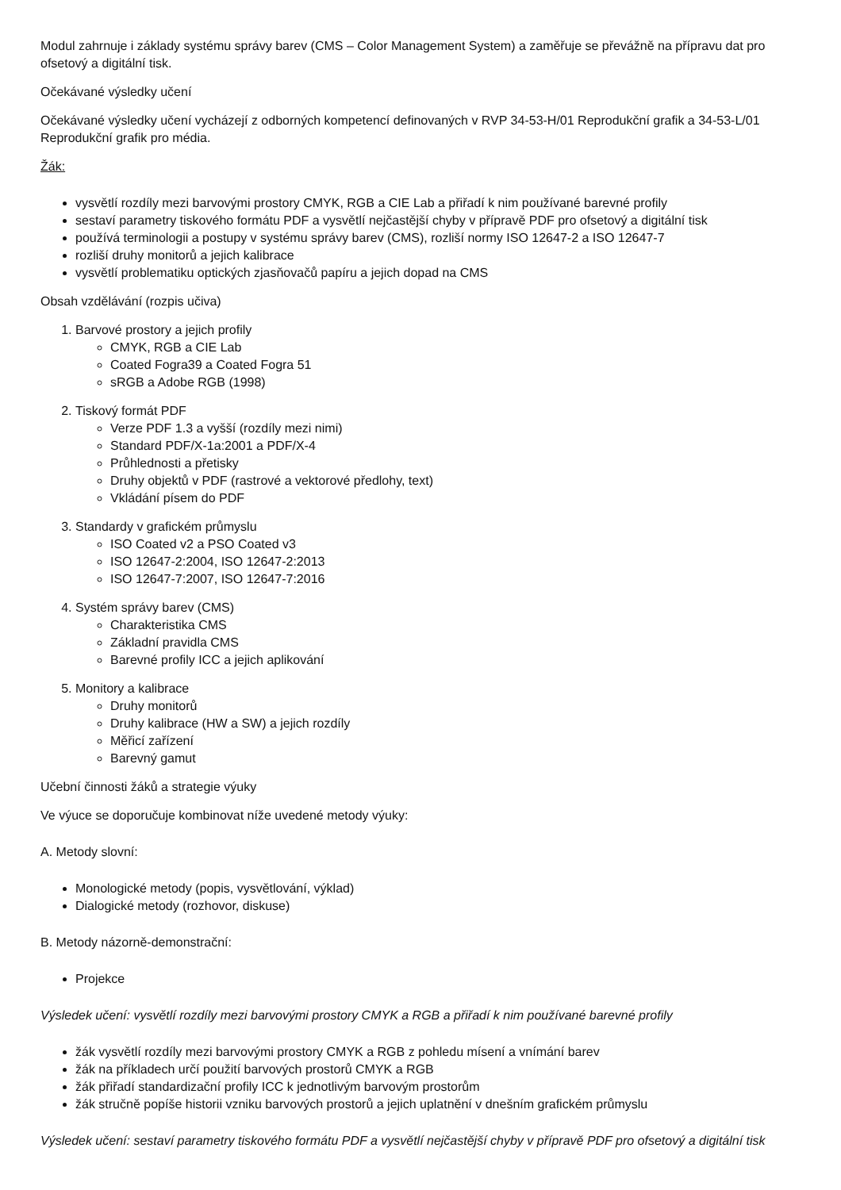Modul zahrnuje i základy systému správy barev (CMS – Color Management System) a zaměřuje se převážně na přípravu dat pro ofsetový a digitální tisk.
Očekávané výsledky učení
Očekávané výsledky učení vycházejí z odborných kompetencí definovaných v RVP 34-53-H/01 Reprodukční grafik a 34-53-L/01 Reprodukční grafik pro média.
Žák:
vysvětlí rozdíly mezi barvovými prostory CMYK, RGB a CIE Lab a přiřadí k nim používané barevné profily
sestaví parametry tiskového formátu PDF a vysvětlí nejčastější chyby v přípravě PDF pro ofsetový a digitální tisk
používá terminologii a postupy v systému správy barev (CMS), rozliší normy ISO 12647-2 a ISO 12647-7
rozliší druhy monitorů a jejich kalibrace
vysvětlí problematiku optických zjasňovačů papíru a jejich dopad na CMS
Obsah vzdělávání (rozpis učiva)
1. Barvové prostory a jejich profily
CMYK, RGB a CIE Lab
Coated Fogra39 a Coated Fogra 51
sRGB a Adobe RGB (1998)
2. Tiskový formát PDF
Verze PDF 1.3 a vyšší (rozdíly mezi nimi)
Standard PDF/X-1a:2001 a PDF/X-4
Průhlednosti a přetisky
Druhy objektů v PDF (rastrové a vektorové předlohy, text)
Vkládání písem do PDF
3. Standardy v grafickém průmyslu
ISO Coated v2 a PSO Coated v3
ISO 12647-2:2004, ISO 12647-2:2013
ISO 12647-7:2007, ISO 12647-7:2016
4. Systém správy barev (CMS)
Charakteristika CMS
Základní pravidla CMS
Barevné profily ICC a jejich aplikování
5. Monitory a kalibrace
Druhy monitorů
Druhy kalibrace (HW a SW) a jejich rozdíly
Měřicí zařízení
Barevný gamut
Učební činnosti žáků a strategie výuky
Ve výuce se doporučuje kombinovat níže uvedené metody výuky:
A. Metody slovní:
Monologické metody (popis, vysvětlování, výklad)
Dialogické metody (rozhovor, diskuse)
B. Metody názorně-demonstrační:
Projekce
Výsledek učení: vysvětlí rozdíly mezi barvovými prostory CMYK a RGB a přiřadí k nim používané barevné profily
žák vysvětlí rozdíly mezi barvovými prostory CMYK a RGB z pohledu mísení a vnímání barev
žák na příkladech určí použití barvových prostorů CMYK a RGB
žák přiřadí standardizační profily ICC k jednotlivým barvovým prostorům
žák stručně popíše historii vzniku barvových prostorů a jejich uplatnění v dnešním grafickém průmyslu
Výsledek učení: sestaví parametry tiskového formátu PDF a vysvětlí nejčastější chyby v přípravě PDF pro ofsetový a digitální tisk